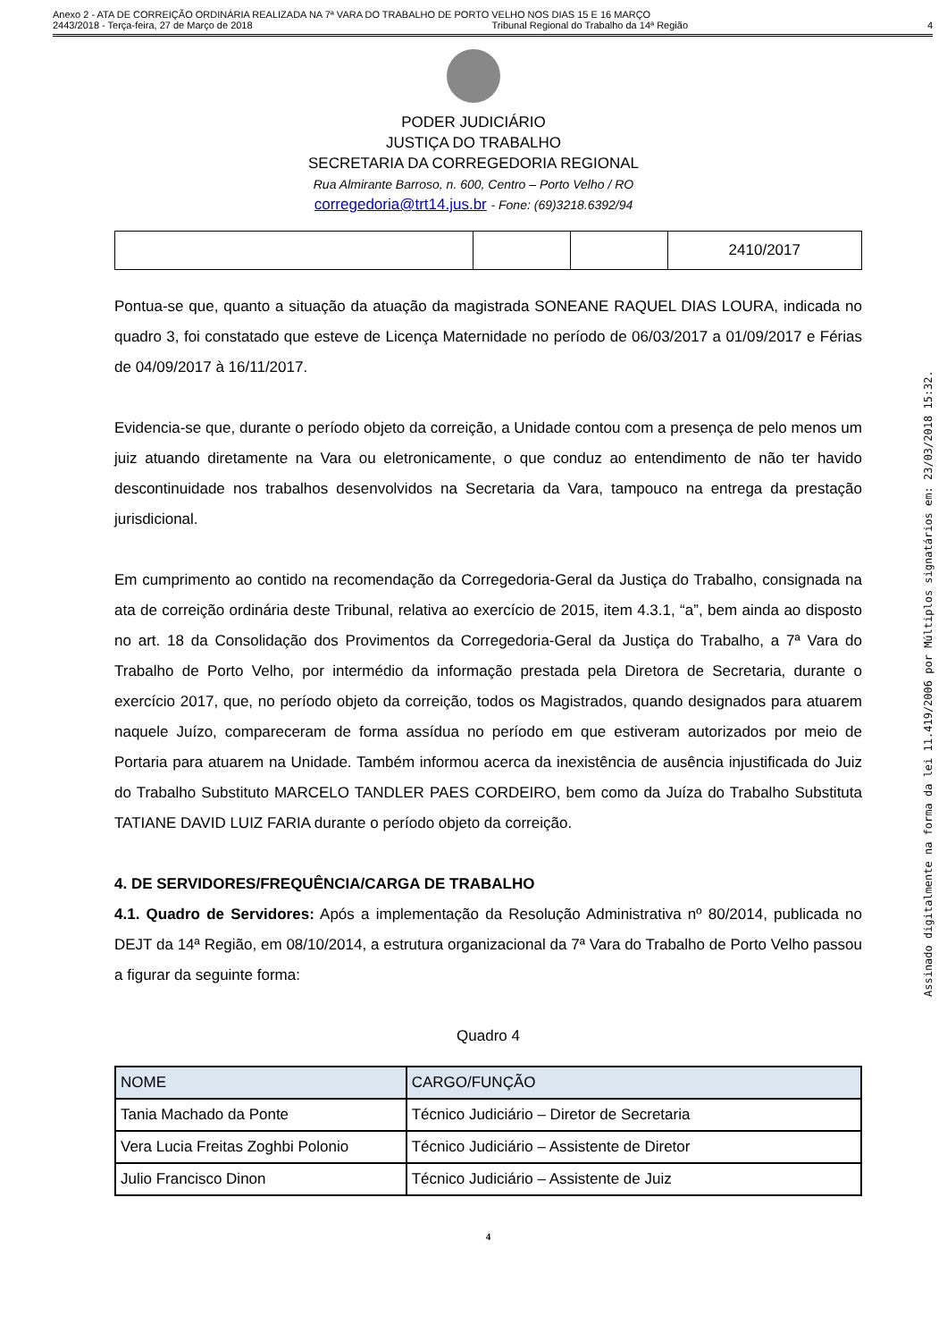Anexo 2 - ATA DE CORREIÇÃO ORDINÁRIA REALIZADA NA 7ª VARA DO TRABALHO DE PORTO VELHO NOS DIAS 15 E 16 MARÇO
2443/2018 - Terça-feira, 27 de Março de 2018 Tribunal Regional do Trabalho da 14ª Região 4
PODER JUDICIÁRIO
JUSTIÇA DO TRABALHO
SECRETARIA DA CORREGEDORIA REGIONAL
Rua Almirante Barroso, n. 600, Centro – Porto Velho / RO
corregedoria@trt14.jus.br - Fone: (69)3218.6392/94
| | | | 2410/2017 |
Pontua-se que, quanto a situação da atuação da magistrada SONEANE RAQUEL DIAS LOURA, indicada no quadro 3, foi constatado que esteve de Licença Maternidade no período de 06/03/2017 a 01/09/2017 e Férias de 04/09/2017 à 16/11/2017.
Evidencia-se que, durante o período objeto da correição, a Unidade contou com a presença de pelo menos um juiz atuando diretamente na Vara ou eletronicamente, o que conduz ao entendimento de não ter havido descontinuidade nos trabalhos desenvolvidos na Secretaria da Vara, tampouco na entrega da prestação jurisdicional.
Em cumprimento ao contido na recomendação da Corregedoria-Geral da Justiça do Trabalho, consignada na ata de correição ordinária deste Tribunal, relativa ao exercício de 2015, item 4.3.1, “a”, bem ainda ao disposto no art. 18 da Consolidação dos Provimentos da Corregedoria-Geral da Justiça do Trabalho, a 7ª Vara do Trabalho de Porto Velho, por intermédio da informação prestada pela Diretora de Secretaria, durante o exercício 2017, que, no período objeto da correição, todos os Magistrados, quando designados para atuarem naquele Juízo, compareceram de forma assídua no período em que estiveram autorizados por meio de Portaria para atuarem na Unidade. Também informou acerca da inexistência de ausência injustificada do Juiz do Trabalho Substituto MARCELO TANDLER PAES CORDEIRO, bem como da Juíza do Trabalho Substituta TATIANE DAVID LUIZ FARIA durante o período objeto da correição.
4. DE SERVIDORES/FREQUÊNCIA/CARGA DE TRABALHO
4.1. Quadro de Servidores: Após a implementação da Resolução Administrativa nº 80/2014, publicada no DEJT da 14ª Região, em 08/10/2014, a estrutura organizacional da 7ª Vara do Trabalho de Porto Velho passou a figurar da seguinte forma:
Quadro 4
| NOME | CARGO/FUNÇÃO |
| --- | --- |
| Tania Machado da Ponte | Técnico Judiciário – Diretor de Secretaria |
| Vera Lucia Freitas Zoghbi Polonio | Técnico Judiciário – Assistente de Diretor |
| Julio Francisco Dinon | Técnico Judiciário – Assistente de Juiz |
4
Assinado digitalmente na forma da lei 11.419/2006 por Múltiplos signatários em: 23/03/2018 15:32.